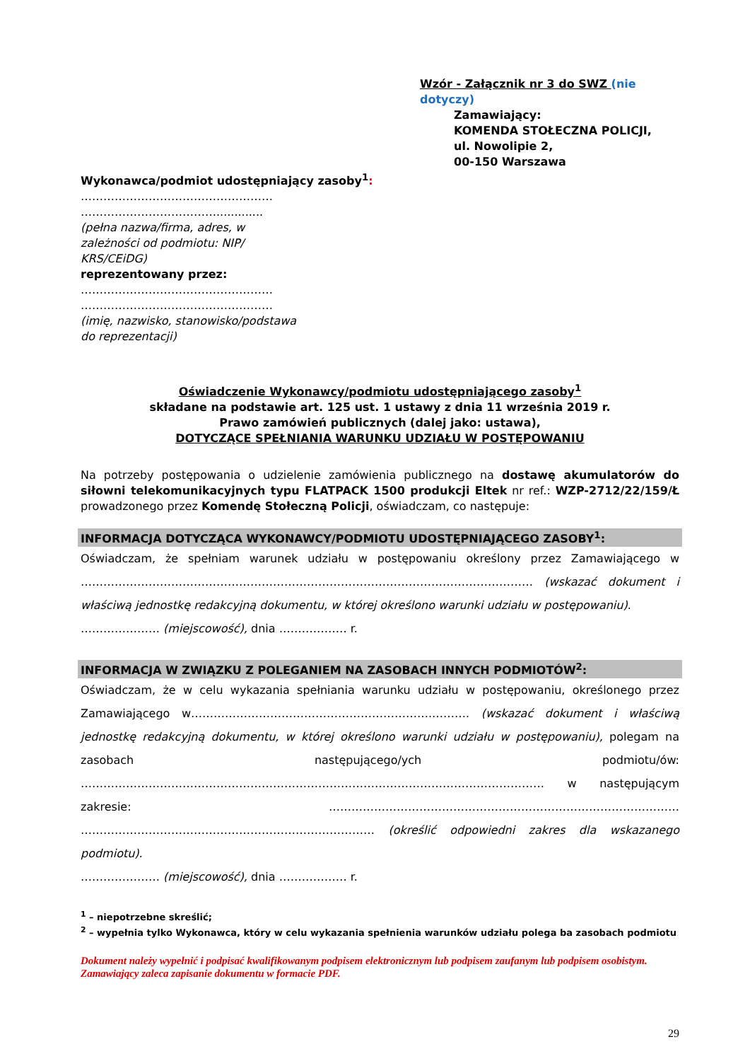Wzór - Załącznik nr 3 do SWZ (nie dotyczy)
Zamawiający:
KOMENDA STOŁECZNA POLICJI,
ul. Nowolipie 2,
00-150 Warszawa
Wykonawca/podmiot udostępniający zasoby<sup>1</sup>:
……………………………………………
……………………………….............
(pełna nazwa/firma, adres, w zależności od podmiotu: NIP/ KRS/CEiDG)
reprezentowany przez:
……………………………………………
……………………………………………
(imię, nazwisko, stanowisko/podstawa do reprezentacji)
Oświadczenie Wykonawcy/podmiotu udostępniającego zasoby<sup>1</sup>
składane na podstawie art. 125 ust. 1 ustawy z dnia 11 września 2019 r.
Prawo zamówień publicznych (dalej jako: ustawa),
DOTYCZĄCE SPEŁNIANIA WARUNKU UDZIAŁU W POSTĘPOWANIU
Na potrzeby postępowania o udzielenie zamówienia publicznego na dostawę akumulatorów do siłowni telekomunikacyjnych typu FLATPACK 1500 produkcji Eltek nr ref.: WZP-2712/22/159/Ł prowadzonego przez Komendę Stołeczną Policji, oświadczam, co następuje:
INFORMACJA DOTYCZĄCA WYKONAWCY/PODMIOTU UDOSTĘPNIAJĄCEGO ZASOBY<sup>1</sup>:
Oświadczam, że spełniam warunek udziału w postępowaniu określony przez Zamawiającego w ………………………………………………………………………………………………………… (wskazać dokument i właściwą jednostkę redakcyjną dokumentu, w której określono warunki udziału w postępowaniu).
………………… (miejscowość), dnia ……………… r.
INFORMACJA W ZWIĄZKU Z POLEGANIEM NA ZASOBACH INNYCH PODMIOTÓW<sup>2</sup>:
Oświadczam, że w celu wykazania spełniania warunku udziału w postępowaniu, określonego przez Zamawiającego w……………………………………………………….………. (wskazać dokument i właściwą jednostkę redakcyjną dokumentu, w której określono warunki udziału w postępowaniu), polegam na zasobach następującego/ych podmiotu/ów: …………………………………………………………………………………………………………… w następującym zakresie: ………………………………………………………………………………… …………………………………………………………………… (określić odpowiedni zakres dla wskazanego podmiotu).
………………… (miejscowość), dnia ……………… r.
<sup>1</sup> – niepotrzebne skreślić;
<sup>2</sup> – wypełnia tylko Wykonawca, który w celu wykazania spełnienia warunków udziału polega ba zasobach podmiotu
Dokument należy wypełnić i podpisać kwalifikowanym podpisem elektronicznym lub podpisem zaufanym lub podpisem osobistym.
Zamawiający zaleca zapisanie dokumentu w formacie PDF.
29